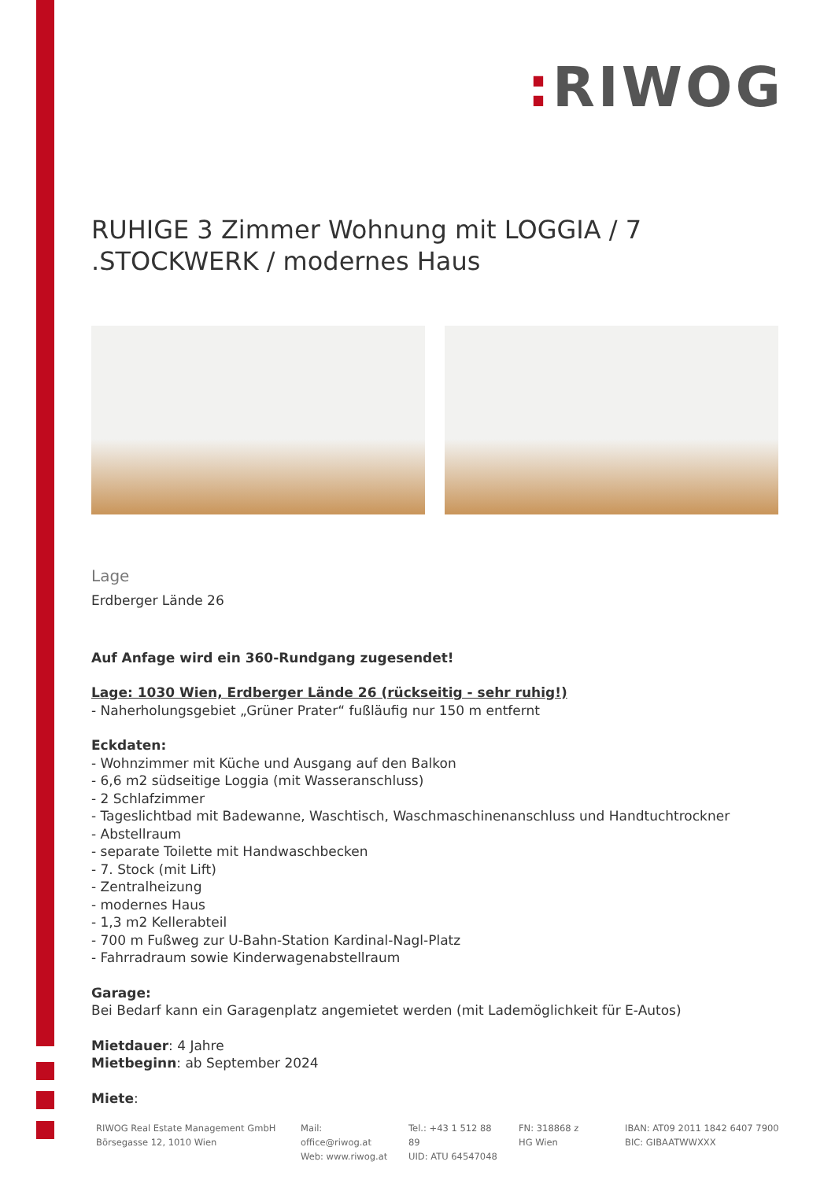: RIWOG
RUHIGE 3 Zimmer Wohnung mit LOGGIA / 7 .STOCKWERK / modernes Haus
Lage
Erdberger Lände 26
Auf Anfage wird ein 360-Rundgang zugesendet!
Lage: 1030 Wien, Erdberger Lände 26 (rückseitig - sehr ruhig!)
- Naherholungsgebiet „Grüner Prater“ fußläufig nur 150 m entfernt
Eckdaten:
- Wohnzimmer mit Küche und Ausgang auf den Balkon
- 6,6 m2 südseitige Loggia (mit Wasseranschluss)
- 2 Schlafzimmer
- Tageslichtbad mit Badewanne, Waschtisch, Waschmaschinenanschluss und Handtuchtrockner
- Abstellraum
- separate Toilette mit Handwaschbecken
- 7. Stock (mit Lift)
- Zentralheizung
- modernes Haus
- 1,3 m2 Kellerabteil
- 700 m Fußweg zur U-Bahn-Station Kardinal-Nagl-Platz
- Fahrradraum sowie Kinderwagenabstellraum
Garage:
Bei Bedarf kann ein Garagenplatz angemietet werden (mit Lademöglichkeit für E-Autos)
Mietdauer: 4 Jahre
Mietbeginn: ab September 2024
Miete:
RIWOG Real Estate Management GmbH
Börsegasse 12, 1010 Wien
Mail: office@riwog.at
Web: www.riwog.at
Tel.: +43 1 512 88 89
UID: ATU 64547048
FN: 318868 z
HG Wien
IBAN: AT09 2011 1842 6407 7900
BIC: GIBAATWWXXX